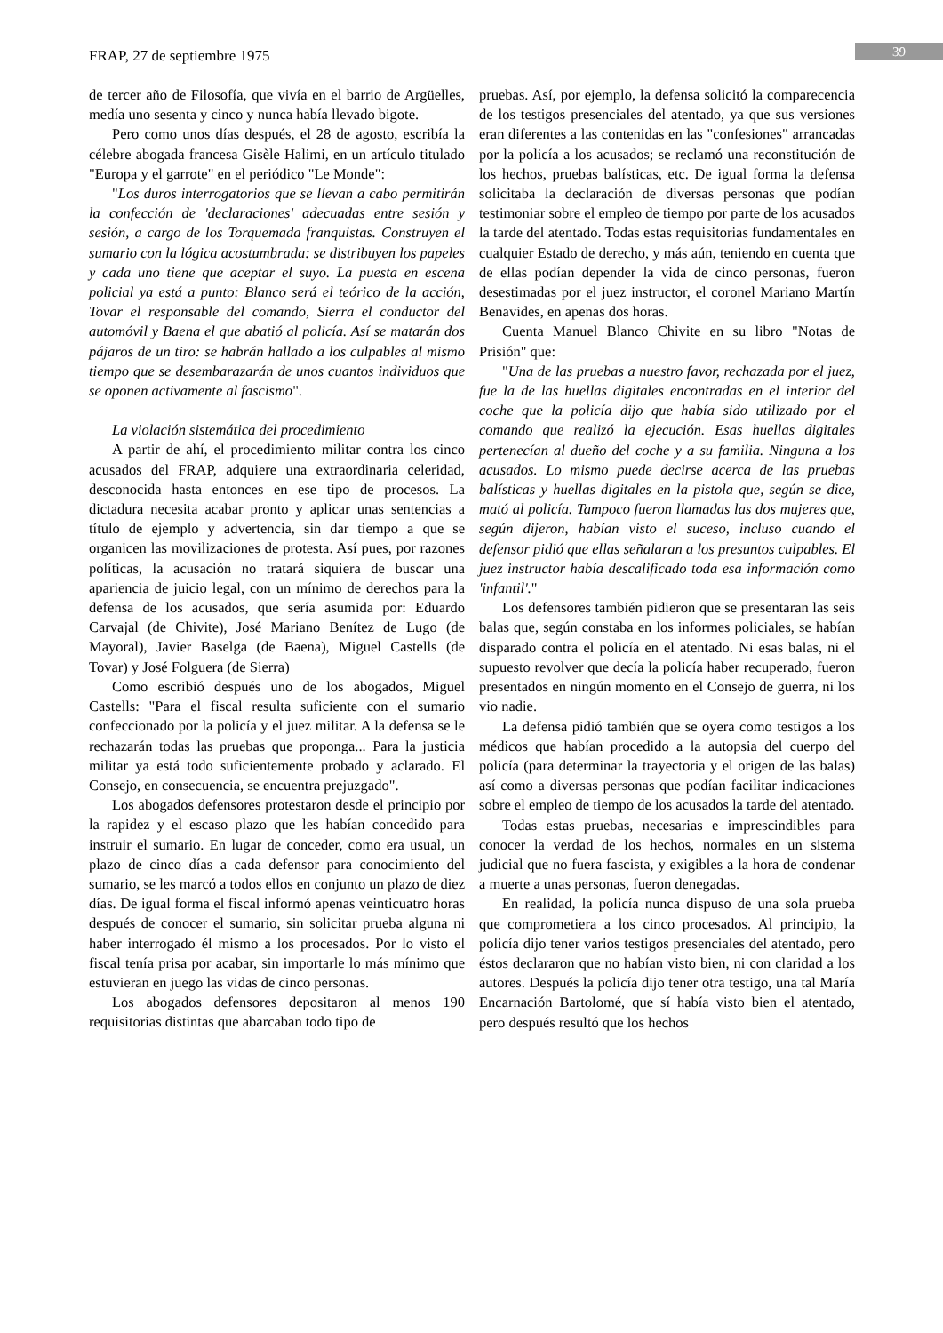FRAP, 27 de septiembre 1975 39
de tercer año de Filosofía, que vivía en el barrio de Argüelles, medía uno sesenta y cinco y nunca había llevado bigote.
Pero como unos días después, el 28 de agosto, escribía la célebre abogada francesa Gisèle Halimi, en un artículo titulado "Europa y el garrote" en el periódico "Le Monde":
"Los duros interrogatorios que se llevan a cabo permitirán la confección de 'declaraciones' adecuadas entre sesión y sesión, a cargo de los Torquemada franquistas. Construyen el sumario con la lógica acostumbrada: se distribuyen los papeles y cada uno tiene que aceptar el suyo. La puesta en escena policial ya está a punto: Blanco será el teórico de la acción, Tovar el responsable del comando, Sierra el conductor del automóvil y Baena el que abatió al policía. Así se matarán dos pájaros de un tiro: se habrán hallado a los culpables al mismo tiempo que se desembarazarán de unos cuantos individuos que se oponen activamente al fascismo".
La violación sistemática del procedimiento
A partir de ahí, el procedimiento militar contra los cinco acusados del FRAP, adquiere una extraordinaria celeridad, desconocida hasta entonces en ese tipo de procesos. La dictadura necesita acabar pronto y aplicar unas sentencias a título de ejemplo y advertencia, sin dar tiempo a que se organicen las movilizaciones de protesta. Así pues, por razones políticas, la acusación no tratará siquiera de buscar una apariencia de juicio legal, con un mínimo de derechos para la defensa de los acusados, que sería asumida por: Eduardo Carvajal (de Chivite), José Mariano Benítez de Lugo (de Mayoral), Javier Baselga (de Baena), Miguel Castells (de Tovar) y José Folguera (de Sierra)
Como escribió después uno de los abogados, Miguel Castells: "Para el fiscal resulta suficiente con el sumario confeccionado por la policía y el juez militar. A la defensa se le rechazarán todas las pruebas que proponga... Para la justicia militar ya está todo suficientemente probado y aclarado. El Consejo, en consecuencia, se encuentra prejuzgado".
Los abogados defensores protestaron desde el principio por la rapidez y el escaso plazo que les habían concedido para instruir el sumario. En lugar de conceder, como era usual, un plazo de cinco días a cada defensor para conocimiento del sumario, se les marcó a todos ellos en conjunto un plazo de diez días. De igual forma el fiscal informó apenas veinticuatro horas después de conocer el sumario, sin solicitar prueba alguna ni haber interrogado él mismo a los procesados. Por lo visto el fiscal tenía prisa por acabar, sin importarle lo más mínimo que estuvieran en juego las vidas de cinco personas.
Los abogados defensores depositaron al menos 190 requisitorias distintas que abarcaban todo tipo de
pruebas. Así, por ejemplo, la defensa solicitó la comparecencia de los testigos presenciales del atentado, ya que sus versiones eran diferentes a las contenidas en las "confesiones" arrancadas por la policía a los acusados; se reclamó una reconstitución de los hechos, pruebas balísticas, etc. De igual forma la defensa solicitaba la declaración de diversas personas que podían testimoniar sobre el empleo de tiempo por parte de los acusados la tarde del atentado. Todas estas requisitorias fundamentales en cualquier Estado de derecho, y más aún, teniendo en cuenta que de ellas podían depender la vida de cinco personas, fueron desestimadas por el juez instructor, el coronel Mariano Martín Benavides, en apenas dos horas.
Cuenta Manuel Blanco Chivite en su libro "Notas de Prisión" que:
"Una de las pruebas a nuestro favor, rechazada por el juez, fue la de las huellas digitales encontradas en el interior del coche que la policía dijo que había sido utilizado por el comando que realizó la ejecución. Esas huellas digitales pertenecían al dueño del coche y a su familia. Ninguna a los acusados. Lo mismo puede decirse acerca de las pruebas balísticas y huellas digitales en la pistola que, según se dice, mató al policía. Tampoco fueron llamadas las dos mujeres que, según dijeron, habían visto el suceso, incluso cuando el defensor pidió que ellas señalaran a los presuntos culpables. El juez instructor había descalificado toda esa información como 'infantil'."
Los defensores también pidieron que se presentaran las seis balas que, según constaba en los informes policiales, se habían disparado contra el policía en el atentado. Ni esas balas, ni el supuesto revolver que decía la policía haber recuperado, fueron presentados en ningún momento en el Consejo de guerra, ni los vio nadie.
La defensa pidió también que se oyera como testigos a los médicos que habían procedido a la autopsia del cuerpo del policía (para determinar la trayectoria y el origen de las balas) así como a diversas personas que podían facilitar indicaciones sobre el empleo de tiempo de los acusados la tarde del atentado.
Todas estas pruebas, necesarias e imprescindibles para conocer la verdad de los hechos, normales en un sistema judicial que no fuera fascista, y exigibles a la hora de condenar a muerte a unas personas, fueron denegadas.
En realidad, la policía nunca dispuso de una sola prueba que comprometiera a los cinco procesados. Al principio, la policía dijo tener varios testigos presenciales del atentado, pero éstos declararon que no habían visto bien, ni con claridad a los autores. Después la policía dijo tener otra testigo, una tal María Encarnación Bartolomé, que sí había visto bien el atentado, pero después resultó que los hechos